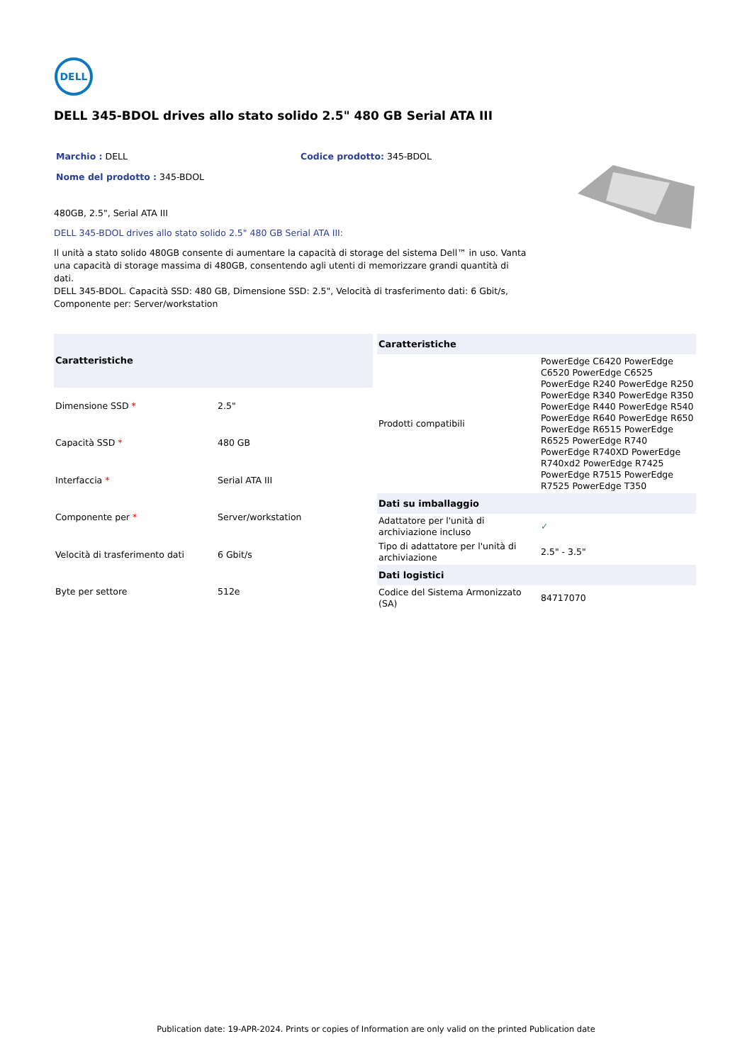DELL
DELL 345-BDOL drives allo stato solido 2.5" 480 GB Serial ATA III
Marchio : DELL Codice prodotto: 345-BDOL
Nome del prodotto : 345-BDOL
480GB, 2.5", Serial ATA III
DELL 345-BDOL drives allo stato solido 2.5" 480 GB Serial ATA III:
Il unità a stato solido 480GB consente di aumentare la capacità di storage del sistema Dell™ in uso. Vanta una capacità di storage massima di 480GB, consentendo agli utenti di memorizzare grandi quantità di dati.
DELL 345-BDOL. Capacità SSD: 480 GB, Dimensione SSD: 2.5", Velocità di trasferimento dati: 6 Gbit/s, Componente per: Server/workstation
| Caratteristiche | |
| --- | --- |
| Dimensione SSD * | 2.5" |
| Capacità SSD * | 480 GB |
| Interfaccia * | Serial ATA III |
| Componente per * | Server/workstation |
| Velocità di trasferimento dati | 6 Gbit/s |
| Byte per settore | 512e |
| Caratteristiche | |
| --- | --- |
| Prodotti compatibili | PowerEdge C6420 PowerEdge C6520 PowerEdge C6525 PowerEdge R240 PowerEdge R250 PowerEdge R340 PowerEdge R350 PowerEdge R440 PowerEdge R540 PowerEdge R640 PowerEdge R650 PowerEdge R6515 PowerEdge R6525 PowerEdge R740 PowerEdge R740XD PowerEdge R740xd2 PowerEdge R7425 PowerEdge R7515 PowerEdge R7525 PowerEdge T350 |
| Dati su imballaggio | |
| Adattatore per l'unità di archiviazione incluso | ✓ |
| Tipo di adattatore per l'unità di archiviazione | 2.5" - 3.5" |
| Dati logistici | |
| Codice del Sistema Armonizzato (SA) | 84717070 |
Publication date: 19-APR-2024. Prints or copies of Information are only valid on the printed Publication date